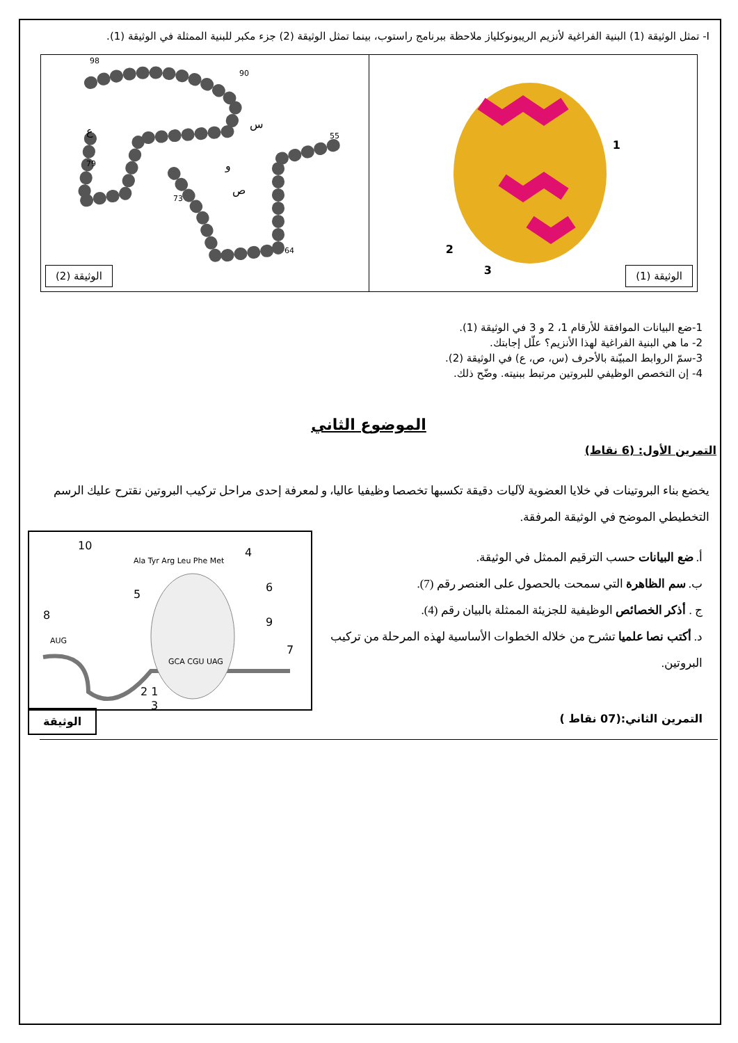I- تمثل الوثيقة (1) البنية الفراغية لأنزيم الريبونوكلياز ملاحظة ببرنامج راستوب، بينما تمثل الوثيقة (2) جزء مكبر للبنية الممثلة في الوثيقة (1).
1
2
3
الوثيقة (1)
ع
س
و
ص
98
90
55
79
73
64
الوثيقة (2)
1-ضع البيانات الموافقة للأرقام 1، 2 و 3 في الوثيقة (1).
2- ما هي البنية الفراغية لهذا الأنزيم؟ علّل إجابتك.
3-سمّ الروابط المبيّنة بالأحرف (س، ص، ع) في الوثيقة (2).
4- إن التخصص الوظيفي للبروتين مرتبط ببنيته. وضّح ذلك.
الموضوع الثاني
التمرين الأول: (6 نقاط)
يخضع بناء البروتينات في خلايا العضوية لآليات دقيقة تكسبها تخصصا وظيفيا عاليا، و لمعرفة إحدى مراحل تركيب البروتين نقترح عليك الرسم التخطيطي الموضح في الوثيقة المرفقة.
أ. ضع البيانات حسب الترقيم الممثل في الوثيقة.
ب. سم الظاهرة التي سمحت بالحصول على العنصر رقم (7).
ج . أذكر الخصائص الوظيفية للجزيئة الممثلة بالبيان رقم (4).
د. أكتب نصا علميا تشرح من خلاله الخطوات الأساسية لهذه المرحلة من تركيب البروتين.
10
4
5
6
8
9
7
1 2
3
Ala Tyr Arg Leu Phe Met
AUG
GCA CGU UAG
التمرين الثاني:(07 نقاط ) الوثيقة